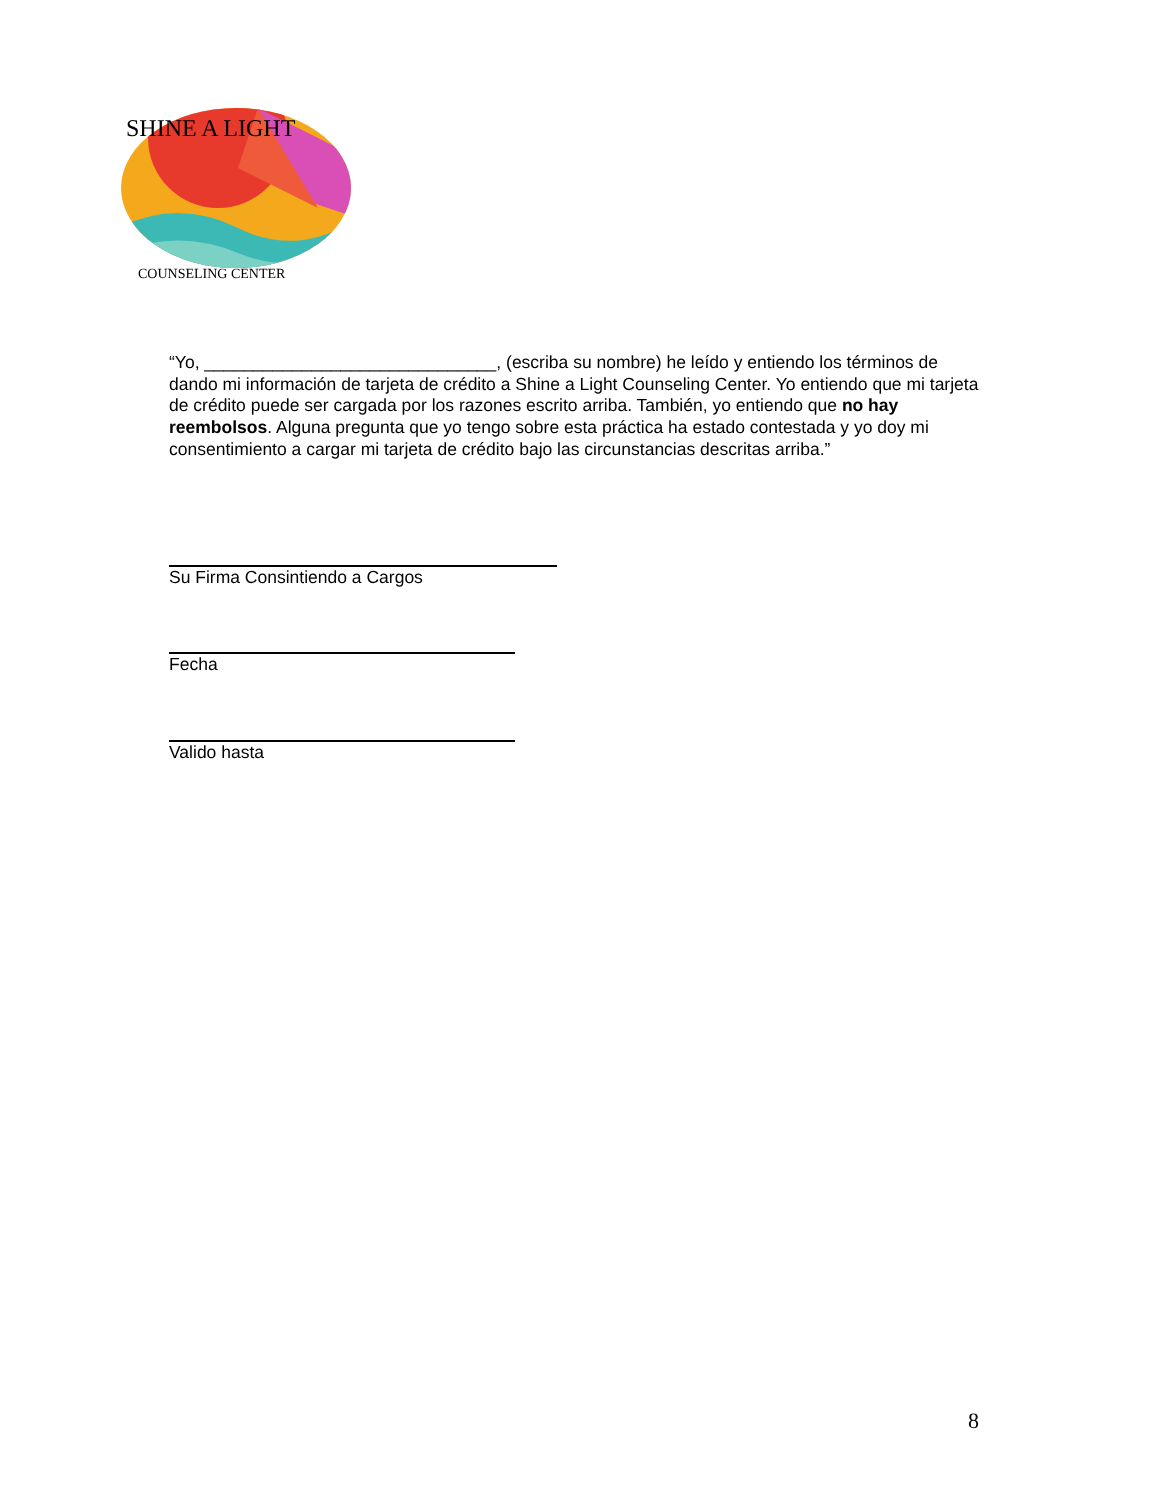SHINE A LIGHT
COUNSELING CENTER
“Yo, ______________________________, (escriba su nombre) he leído y entiendo los términos de dando mi información de tarjeta de crédito a Shine a Light Counseling Center. Yo entiendo que mi tarjeta de crédito puede ser cargada por los razones escrito arriba. También, yo entiendo que no hay reembolsos. Alguna pregunta que yo tengo sobre esta práctica ha estado contestada y yo doy mi consentimiento a cargar mi tarjeta de crédito bajo las circunstancias descritas arriba.”
Su Firma Consintiendo a Cargos
Fecha
Valido hasta
8